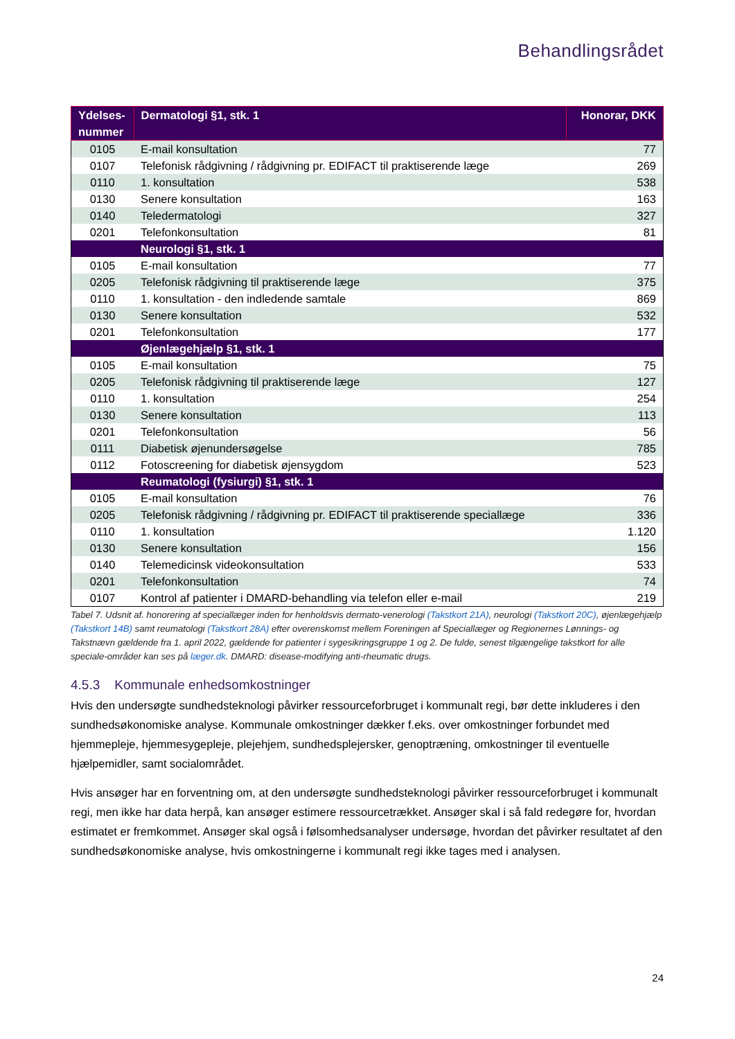Behandlingsrådet
| Ydelses- nummer | Dermatologi §1, stk. 1 | Honorar, DKK |
| --- | --- | --- |
| 0105 | E-mail konsultation | 77 |
| 0107 | Telefonisk rådgivning / rådgivning pr. EDIFACT til praktiserende læge | 269 |
| 0110 | 1. konsultation | 538 |
| 0130 | Senere konsultation | 163 |
| 0140 | Teledermatologi | 327 |
| 0201 | Telefonkonsultation | 81 |
| | Neurologi §1, stk. 1 | |
| 0105 | E-mail konsultation | 77 |
| 0205 | Telefonisk rådgivning til praktiserende læge | 375 |
| 0110 | 1. konsultation - den indledende samtale | 869 |
| 0130 | Senere konsultation | 532 |
| 0201 | Telefonkonsultation | 177 |
| | Øjenlægehjælp §1, stk. 1 | |
| 0105 | E-mail konsultation | 75 |
| 0205 | Telefonisk rådgivning til praktiserende læge | 127 |
| 0110 | 1. konsultation | 254 |
| 0130 | Senere konsultation | 113 |
| 0201 | Telefonkonsultation | 56 |
| 0111 | Diabetisk øjenundersøgelse | 785 |
| 0112 | Fotoscreening for diabetisk øjensygdom | 523 |
| | Reumatologi (fysiurgi) §1, stk. 1 | |
| 0105 | E-mail konsultation | 76 |
| 0205 | Telefonisk rådgivning / rådgivning pr. EDIFACT til praktiserende speciallæge | 336 |
| 0110 | 1. konsultation | 1.120 |
| 0130 | Senere konsultation | 156 |
| 0140 | Telemedicinsk videokonsultation | 533 |
| 0201 | Telefonkonsultation | 74 |
| 0107 | Kontrol af patienter i DMARD-behandling via telefon eller e-mail | 219 |
Tabel 7. Udsnit af. honorering af speciallæger inden for henholdsvis dermato-venerologi (Takstkort 21A), neurologi (Takstkort 20C), øjenlægehjælp (Takstkort 14B) samt reumatologi (Takstkort 28A) efter overenskomst mellem Foreningen af Speciallæger og Regionernes Lønnings- og Takstnævn gældende fra 1. april 2022, gældende for patienter i sygesikringsgruppe 1 og 2. De fulde, senest tilgængelige takstkort for alle speciale-områder kan ses på læger.dk. DMARD: disease-modifying anti-rheumatic drugs.
4.5.3 Kommunale enhedsomkostninger
Hvis den undersøgte sundhedsteknologi påvirker ressourceforbruget i kommunalt regi, bør dette inkluderes i den sundhedsøkonomiske analyse. Kommunale omkostninger dækker f.eks. over omkostninger forbundet med hjemmepleje, hjemmesygepleje, plejehjem, sundhedsplejersker, genoptræning, omkostninger til eventuelle hjælpemidler, samt socialområdet.
Hvis ansøger har en forventning om, at den undersøgte sundhedsteknologi påvirker ressourceforbruget i kommunalt regi, men ikke har data herpå, kan ansøger estimere ressourcetrækket. Ansøger skal i så fald redegøre for, hvordan estimatet er fremkommet. Ansøger skal også i følsomhedsanalyser undersøge, hvordan det påvirker resultatet af den sundhedsøkonomiske analyse, hvis omkostningerne i kommunalt regi ikke tages med i analysen.
24